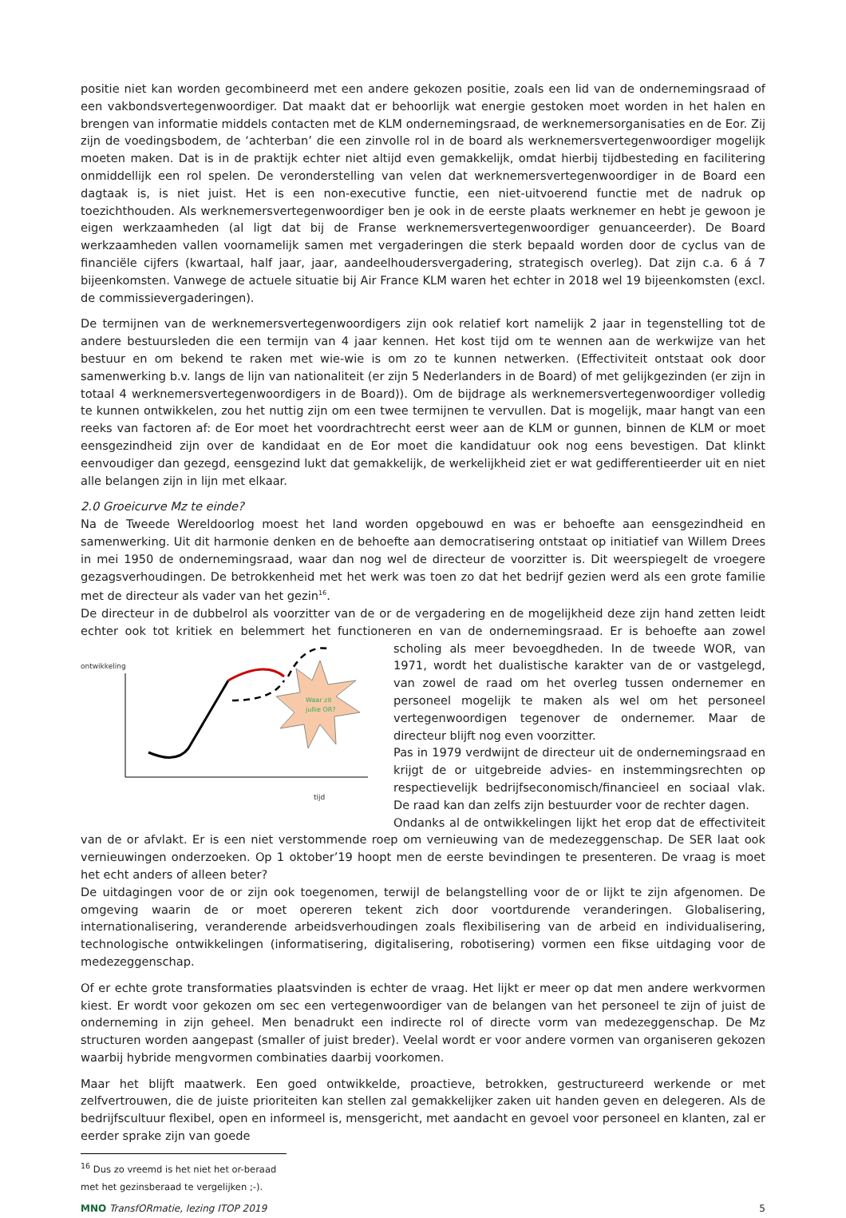positie niet kan worden gecombineerd met een andere gekozen positie, zoals een lid van de ondernemingsraad of een vakbondsvertegenwoordiger. Dat maakt dat er behoorlijk wat energie gestoken moet worden in het halen en brengen van informatie middels contacten met de KLM ondernemingsraad, de werknemersorganisaties en de Eor. Zij zijn de voedingsbodem, de ‘achterban’ die een zinvolle rol in de board als werknemersvertegenwoordiger mogelijk moeten maken. Dat is in de praktijk echter niet altijd even gemakkelijk, omdat hierbij tijdbesteding en facilitering onmiddellijk een rol spelen. De veronderstelling van velen dat werknemersvertegenwoordiger in de Board een dagtaak is, is niet juist. Het is een non-executive functie, een niet-uitvoerend functie met de nadruk op toezichthouden. Als werknemersvertegenwoordiger ben je ook in de eerste plaats werknemer en hebt je gewoon je eigen werkzaamheden (al ligt dat bij de Franse werknemersvertegenwoordiger genuanceerder). De Board werkzaamheden vallen voornamelijk samen met vergaderingen die sterk bepaald worden door de cyclus van de financiële cijfers (kwartaal, half jaar, jaar, aandeelhoudersvergadering, strategisch overleg). Dat zijn c.a. 6 á 7 bijeenkomsten. Vanwege de actuele situatie bij Air France KLM waren het echter in 2018 wel 19 bijeenkomsten (excl. de commissievergaderingen).
De termijnen van de werknemersvertegenwoordigers zijn ook relatief kort namelijk 2 jaar in tegenstelling tot de andere bestuursleden die een termijn van 4 jaar kennen. Het kost tijd om te wennen aan de werkwijze van het bestuur en om bekend te raken met wie-wie is om zo te kunnen netwerken. (Effectiviteit ontstaat ook door samenwerking b.v. langs de lijn van nationaliteit (er zijn 5 Nederlanders in de Board) of met gelijkgezinden (er zijn in totaal 4 werknemersvertegenwoordigers in de Board)). Om de bijdrage als werknemersvertegenwoordiger volledig te kunnen ontwikkelen, zou het nuttig zijn om een twee termijnen te vervullen. Dat is mogelijk, maar hangt van een reeks van factoren af: de Eor moet het voordrachtrecht eerst weer aan de KLM or gunnen, binnen de KLM or moet eensgezindheid zijn over de kandidaat en de Eor moet die kandidatuur ook nog eens bevestigen. Dat klinkt eenvoudiger dan gezegd, eensgezind lukt dat gemakkelijk, de werkelijkheid ziet er wat gedifferentieerder uit en niet alle belangen zijn in lijn met elkaar.
2.0 Groeicurve Mz te einde?
Na de Tweede Wereldoorlog moest het land worden opgebouwd en was er behoefte aan eensgezindheid en samenwerking. Uit dit harmonie denken en de behoefte aan democratisering ontstaat op initiatief van Willem Drees in mei 1950 de ondernemingsraad, waar dan nog wel de directeur de voorzitter is. Dit weerspiegelt de vroegere gezagsverhoudingen. De betrokkenheid met het werk was toen zo dat het bedrijf gezien werd als een grote familie met de directeur als vader van het gezin<sup>16</sup>.
De directeur in de dubbelrol als voorzitter van de or de vergadering en de mogelijkheid deze zijn hand zetten leidt echter ook tot kritiek en belemmert het functioneren en van de ondernemingsraad. Er is behoefte aan zowel scholing als meer
ontwikkeling
tijd
Waar zit
jullie OR?
bevoegdheden. In de tweede WOR, van 1971, wordt het dualistische karakter van de or vastgelegd, van zowel de raad om het overleg tussen ondernemer en personeel mogelijk te maken als wel om het personeel vertegenwoordigen tegenover de ondernemer. Maar de directeur blijft nog even voorzitter.
Pas in 1979 verdwijnt de directeur uit de ondernemingsraad en krijgt de or uitgebreide advies- en instemmingsrechten op respectievelijk bedrijfseconomisch/financieel en sociaal vlak. De raad kan dan zelfs zijn bestuurder voor de rechter dagen.
Ondanks al de ontwikkelingen lijkt het erop dat de effectiviteit van de or afvlakt. Er is een niet verstommende roep om vernieuwing van de medezeggenschap. De SER laat ook vernieuwingen onderzoeken. Op 1 oktober’19 hoopt men de eerste bevindingen te presenteren. De vraag is moet het echt anders of alleen beter?
De uitdagingen voor de or zijn ook toegenomen, terwijl de belangstelling voor de or lijkt te zijn afgenomen. De omgeving waarin de or moet opereren tekent zich door voortdurende veranderingen. Globalisering, internationalisering, veranderende arbeidsverhoudingen zoals flexibilisering van de arbeid en individualisering, technologische ontwikkelingen (informatisering, digitalisering, robotisering) vormen een fikse uitdaging voor de medezeggenschap.
Of er echte grote transformaties plaatsvinden is echter de vraag. Het lijkt er meer op dat men andere werkvormen kiest. Er wordt voor gekozen om sec een vertegenwoordiger van de belangen van het personeel te zijn of juist de onderneming in zijn geheel. Men benadrukt een indirecte rol of directe vorm van medezeggenschap. De Mz structuren worden aangepast (smaller of juist breder). Veelal wordt er voor andere vormen van organiseren gekozen waarbij hybride mengvormen combinaties daarbij voorkomen.
Maar het blijft maatwerk. Een goed ontwikkelde, proactieve, betrokken, gestructureerd werkende or met zelfvertrouwen, die de juiste prioriteiten kan stellen zal gemakkelijker zaken uit handen geven en delegeren. Als de bedrijfscultuur flexibel, open en informeel is, mensgericht, met aandacht en gevoel voor personeel en klanten, zal er eerder sprake zijn van goede
<sup>16</sup> Dus zo vreemd is het niet het or-beraad met het gezinsberaad te vergelijken ;-).
MNO TransfORmatie, lezing ITOP 2019 5